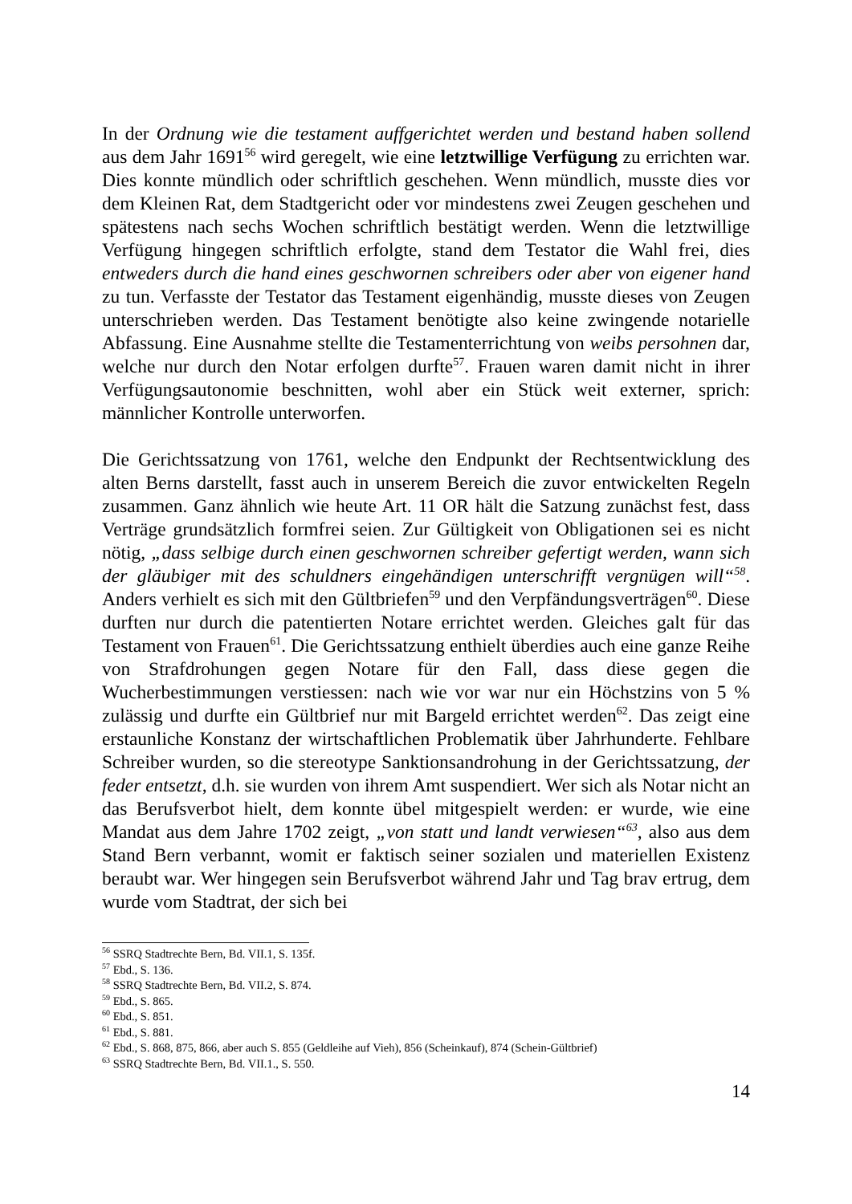In der Ordnung wie die testament auffgerichtet werden und bestand haben sollend aus dem Jahr 1691<sup>56</sup> wird geregelt, wie eine letztwillige Verfügung zu errichten war. Dies konnte mündlich oder schriftlich geschehen. Wenn mündlich, musste dies vor dem Kleinen Rat, dem Stadtgericht oder vor mindestens zwei Zeugen geschehen und spätestens nach sechs Wochen schriftlich bestätigt werden. Wenn die letztwillige Verfügung hingegen schriftlich erfolgte, stand dem Testator die Wahl frei, dies entweders durch die hand eines geschwornen schreibers oder aber von eigener hand zu tun. Verfasste der Testator das Testament eigenhändig, musste dieses von Zeugen unterschrieben werden. Das Testament benötigte also keine zwingende notarielle Abfassung. Eine Ausnahme stellte die Testamenterrichtung von weibs persohnen dar, welche nur durch den Notar erfolgen durfte<sup>57</sup>. Frauen waren damit nicht in ihrer Verfügungsautonomie beschnitten, wohl aber ein Stück weit externer, sprich: männlicher Kontrolle unterworfen.
Die Gerichtssatzung von 1761, welche den Endpunkt der Rechtsentwicklung des alten Berns darstellt, fasst auch in unserem Bereich die zuvor entwickelten Regeln zusammen. Ganz ähnlich wie heute Art. 11 OR hält die Satzung zunächst fest, dass Verträge grundsätzlich formfrei seien. Zur Gültigkeit von Obligationen sei es nicht nötig, „dass selbige durch einen geschwornen schreiber gefertigt werden, wann sich der gläubiger mit des schuldners eingehändigen unterschrifft vergnügen will“<sup>58</sup>. Anders verhielt es sich mit den Gültbriefen<sup>59</sup> und den Verpfändungsverträgen<sup>60</sup>. Diese durften nur durch die patentierten Notare errichtet werden. Gleiches galt für das Testament von Frauen<sup>61</sup>. Die Gerichtssatzung enthielt überdies auch eine ganze Reihe von Strafdrohungen gegen Notare für den Fall, dass diese gegen die Wucherbestimmungen verstiessen: nach wie vor war nur ein Höchstzins von 5 % zulässig und durfte ein Gültbrief nur mit Bargeld errichtet werden<sup>62</sup>. Das zeigt eine erstaunliche Konstanz der wirtschaftlichen Problematik über Jahrhunderte. Fehlbare Schreiber wurden, so die stereotype Sanktionsandrohung in der Gerichtssatzung, der feder entsetzt, d.h. sie wurden von ihrem Amt suspendiert. Wer sich als Notar nicht an das Berufsverbot hielt, dem konnte übel mitgespielt werden: er wurde, wie eine Mandat aus dem Jahre 1702 zeigt, „von statt und landt verwiesen“<sup>63</sup>, also aus dem Stand Bern verbannt, womit er faktisch seiner sozialen und materiellen Existenz beraubt war. Wer hingegen sein Berufsverbot während Jahr und Tag brav ertrug, dem wurde vom Stadtrat, der sich bei
<sup>56</sup> SSRQ Stadtrechte Bern, Bd. VII.1, S. 135f.
<sup>57</sup> Ebd., S. 136.
<sup>58</sup> SSRQ Stadtrechte Bern, Bd. VII.2, S. 874.
<sup>59</sup> Ebd., S. 865.
<sup>60</sup> Ebd., S. 851.
<sup>61</sup> Ebd., S. 881.
<sup>62</sup> Ebd., S. 868, 875, 866, aber auch S. 855 (Geldleihe auf Vieh), 856 (Scheinkauf), 874 (Schein-Gültbrief)
<sup>63</sup> SSRQ Stadtrechte Bern, Bd. VII.1., S. 550.
14